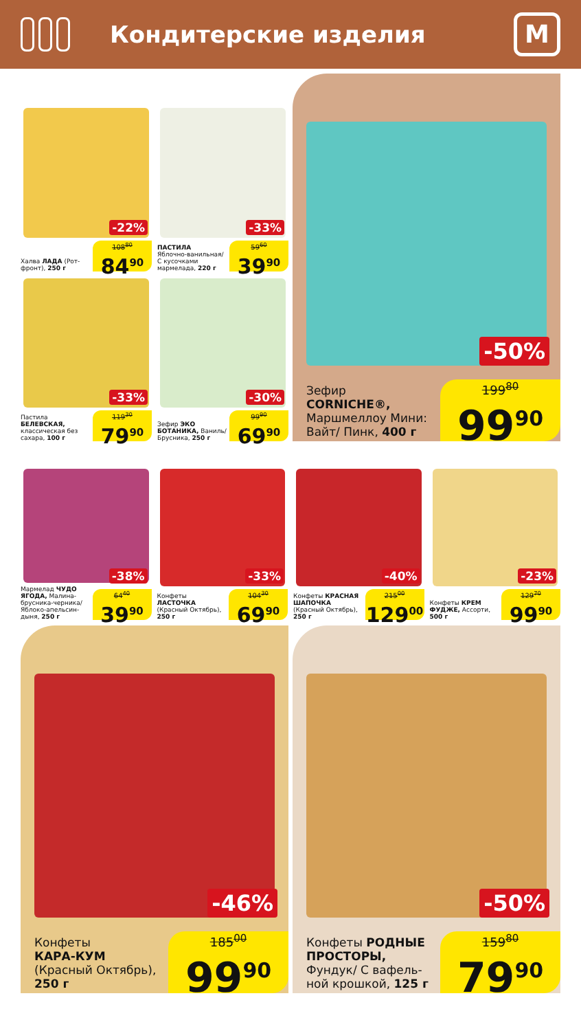Кондитерские изделия
M
Халва ЛАДА (Рот-фронт), 250 г
-22%
108<sup>80</sup>
84<sup>90</sup>
ПАСТИЛА
Яблочно-ванильная/ С кусочками мармелада, 220 г
-33%
59<sup>60</sup>
39<sup>90</sup>
Пастила БЕЛЕВСКАЯ, классическая без сахара, 100 г
-33%
119<sup>30</sup>
79<sup>90</sup>
Зефир ЭКО БОТАНИКА, Ваниль/ Брусника, 250 г
-30%
99<sup>90</sup>
69<sup>90</sup>
Зефир
CORNICHE®,
Маршмеллоу Мини: Вайт/ Пинк, 400 г
-50%
199<sup>80</sup>
99<sup>90</sup>
Мармелад ЧУДО ЯГОДА, Малина-брусника-черника/ Яблоко-апельсин-дыня, 250 г
-38%
64<sup>40</sup>
39<sup>90</sup>
Конфеты ЛАСТОЧКА (Красный Октябрь), 250 г
-33%
104<sup>30</sup>
69<sup>90</sup>
Конфеты КРАСНАЯ ШАПОЧКА (Красный Октябрь), 250 г
-40%
215<sup>00</sup>
129<sup>00</sup>
Конфеты КРЕМ ФУДЖЕ, Ассорти, 500 г
-23%
129<sup>70</sup>
99<sup>90</sup>
Конфеты
КАРА-КУМ
(Красный Октябрь),
250 г
-46%
185<sup>00</sup>
99<sup>90</sup>
Конфеты РОДНЫЕ ПРОСТОРЫ,
Фундук/ С вафель-ной крошкой, 125 г
-50%
159<sup>80</sup>
79<sup>90</sup>